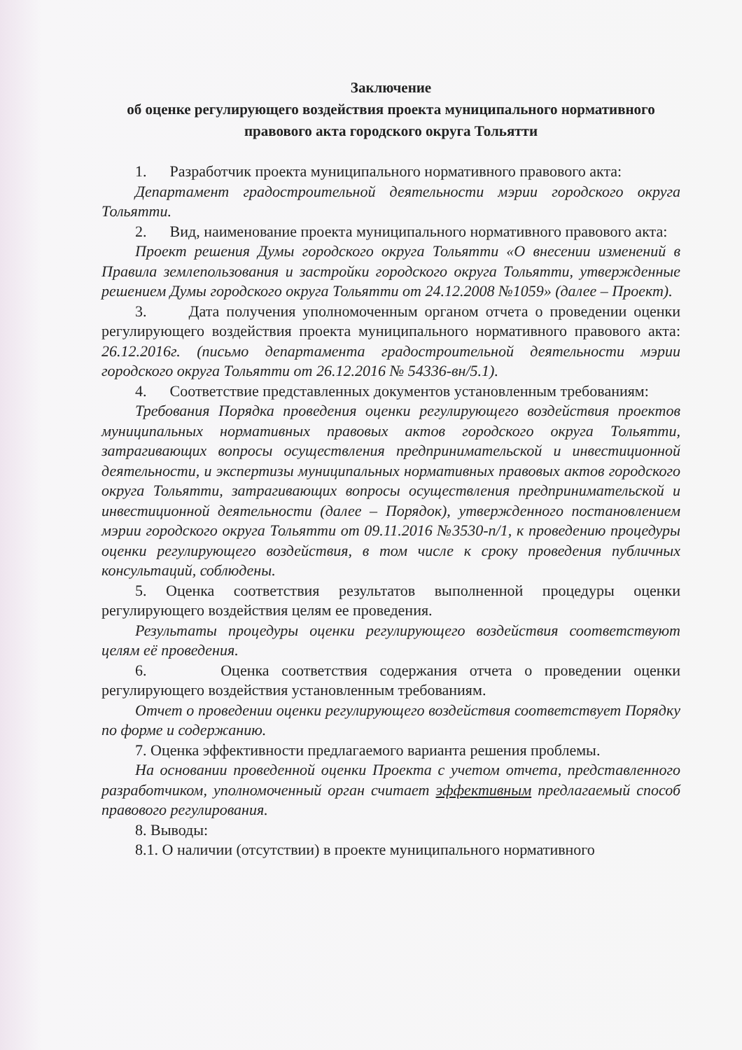Заключение
об оценке регулирующего воздействия проекта муниципального нормативного правового акта городского округа Тольятти
1. Разработчик проекта муниципального нормативного правового акта:
Департамент градостроительной деятельности мэрии городского округа Тольятти.
2. Вид, наименование проекта муниципального нормативного правового акта:
Проект решения Думы городского округа Тольятти «О внесении изменений в Правила землепользования и застройки городского округа Тольятти, утвержденные решением Думы городского округа Тольятти от 24.12.2008 №1059» (далее – Проект).
3. Дата получения уполномоченным органом отчета о проведении оценки регулирующего воздействия проекта муниципального нормативного правового акта: 26.12.2016г. (письмо департамента градостроительной деятельности мэрии городского округа Тольятти от 26.12.2016 № 54336-вн/5.1).
4. Соответствие представленных документов установленным требованиям:
Требования Порядка проведения оценки регулирующего воздействия проектов муниципальных нормативных правовых актов городского округа Тольятти, затрагивающих вопросы осуществления предпринимательской и инвестиционной деятельности, и экспертизы муниципальных нормативных правовых актов городского округа Тольятти, затрагивающих вопросы осуществления предпринимательской и инвестиционной деятельности (далее – Порядок), утвержденного постановлением мэрии городского округа Тольятти от 09.11.2016 №3530-п/1, к проведению процедуры оценки регулирующего воздействия, в том числе к сроку проведения публичных консультаций, соблюдены.
5. Оценка соответствия результатов выполненной процедуры оценки регулирующего воздействия целям ее проведения.
Результаты процедуры оценки регулирующего воздействия соответствуют целям её проведения.
6. Оценка соответствия содержания отчета о проведении оценки регулирующего воздействия установленным требованиям.
Отчет о проведении оценки регулирующего воздействия соответствует Порядку по форме и содержанию.
7. Оценка эффективности предлагаемого варианта решения проблемы.
На основании проведенной оценки Проекта с учетом отчета, представленного разработчиком, уполномоченный орган считает эффективным предлагаемый способ правового регулирования.
8. Выводы:
8.1. О наличии (отсутствии) в проекте муниципального нормативного